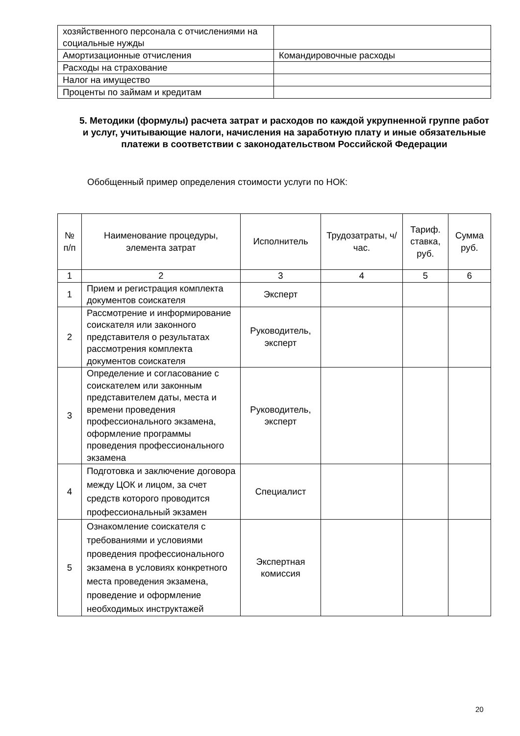| хозяйственного персонала с отчислениями на социальные нужды | |
| Амортизационные отчисления | Командировочные расходы |
| Расходы на страхование | |
| Налог на имущество | |
| Проценты по займам и кредитам | |
5. Методики (формулы) расчета затрат и расходов по каждой укрупненной группе работ и услуг, учитывающие налоги, начисления на заработную плату и иные обязательные платежи в соответствии с законодательством Российской Федерации
Обобщенный пример определения стоимости услуги по НОК:
| № п/п | Наименование процедуры, элемента затрат | Исполнитель | Трудозатраты, ч/час. | Тариф. ставка, руб. | Сумма руб. |
| --- | --- | --- | --- | --- | --- |
| 1 | 2 | 3 | 4 | 5 | 6 |
| 1 | Прием и регистрация комплекта документов соискателя | Эксперт | | | |
| 2 | Рассмотрение и информирование соискателя или законного представителя о результатах рассмотрения комплекта документов соискателя | Руководитель, эксперт | | | |
| 3 | Определение и согласование с соискателем или законным представителем даты, места и времени проведения профессионального экзамена, оформление программы проведения профессионального экзамена | Руководитель, эксперт | | | |
| 4 | Подготовка и заключение договора между ЦОК и лицом, за счет средств которого проводится профессиональный экзамен | Специалист | | | |
| 5 | Ознакомление соискателя с требованиями и условиями проведения профессионального экзамена в условиях конкретного места проведения экзамена, проведение и оформление необходимых инструктажей | Экспертная комиссия | | | |
20